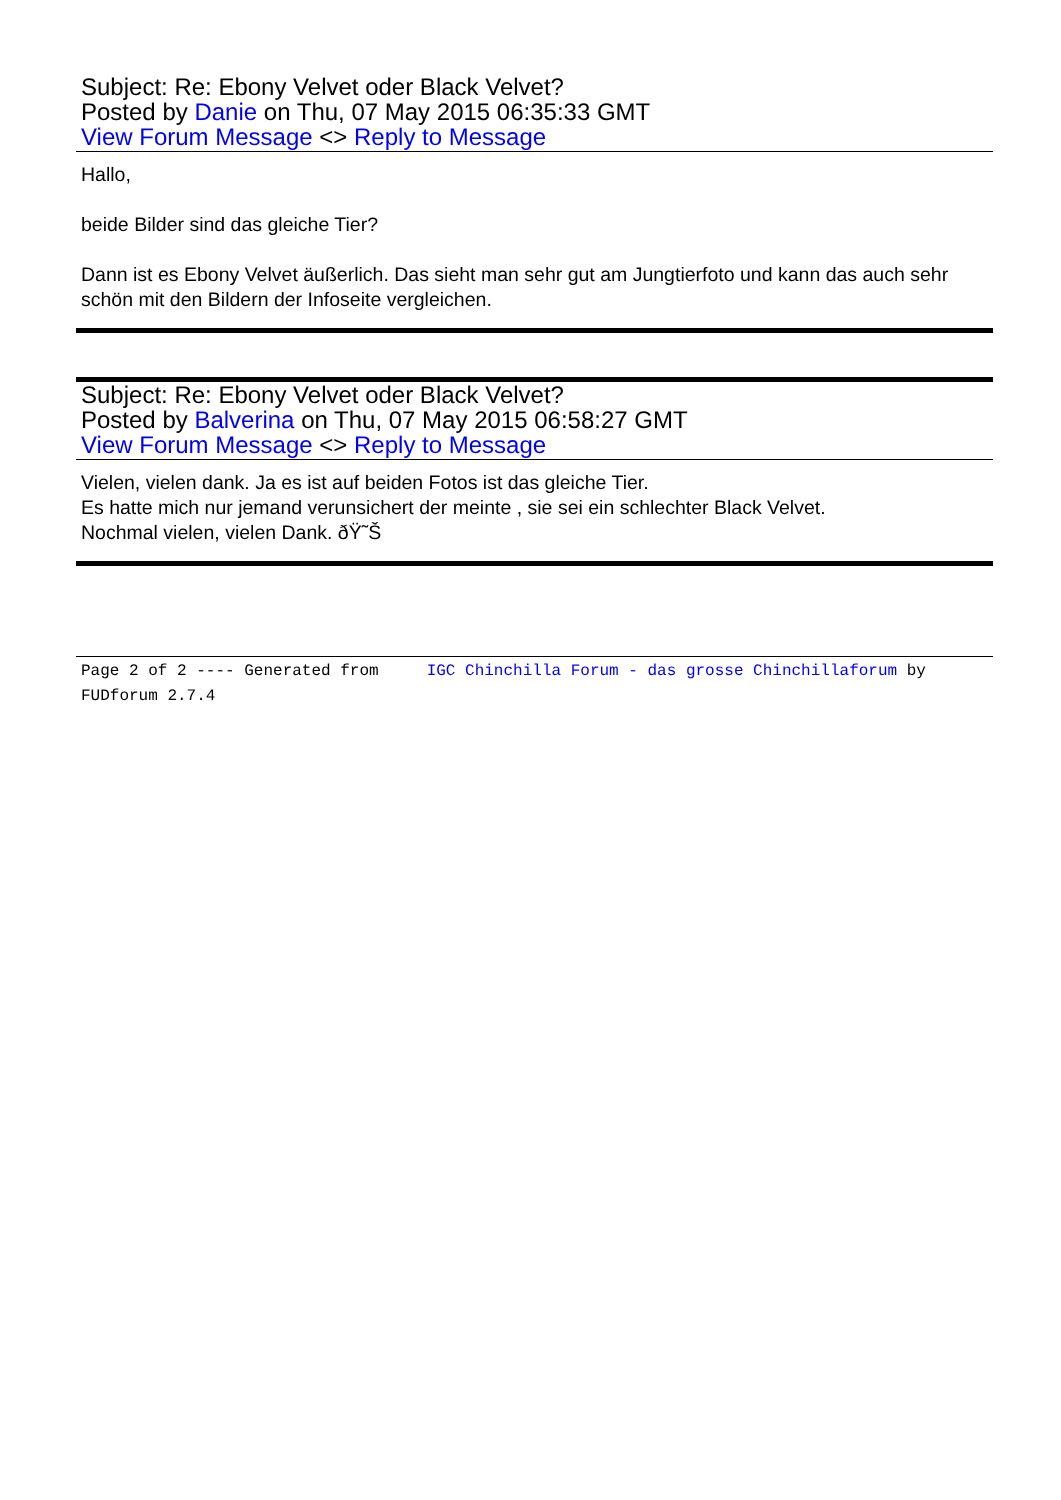Subject: Re: Ebony Velvet oder Black Velvet?
Posted by Danie on Thu, 07 May 2015 06:35:33 GMT
View Forum Message <> Reply to Message
Hallo,
beide Bilder sind das gleiche Tier?
Dann ist es Ebony Velvet äußerlich. Das sieht man sehr gut am Jungtierfoto und kann das auch sehr schön mit den Bildern der Infoseite vergleichen.
Subject: Re: Ebony Velvet oder Black Velvet?
Posted by Balverina on Thu, 07 May 2015 06:58:27 GMT
View Forum Message <> Reply to Message
Vielen, vielen dank. Ja es ist auf beiden Fotos ist das gleiche Tier.
Es hatte mich nur jemand verunsichert der meinte , sie sei ein schlechter Black Velvet.
Nochmal vielen, vielen Dank. ðŸ˜Š
Page 2 of 2 ---- Generated from IGC Chinchilla Forum - das grosse Chinchillaforum by FUDforum 2.7.4